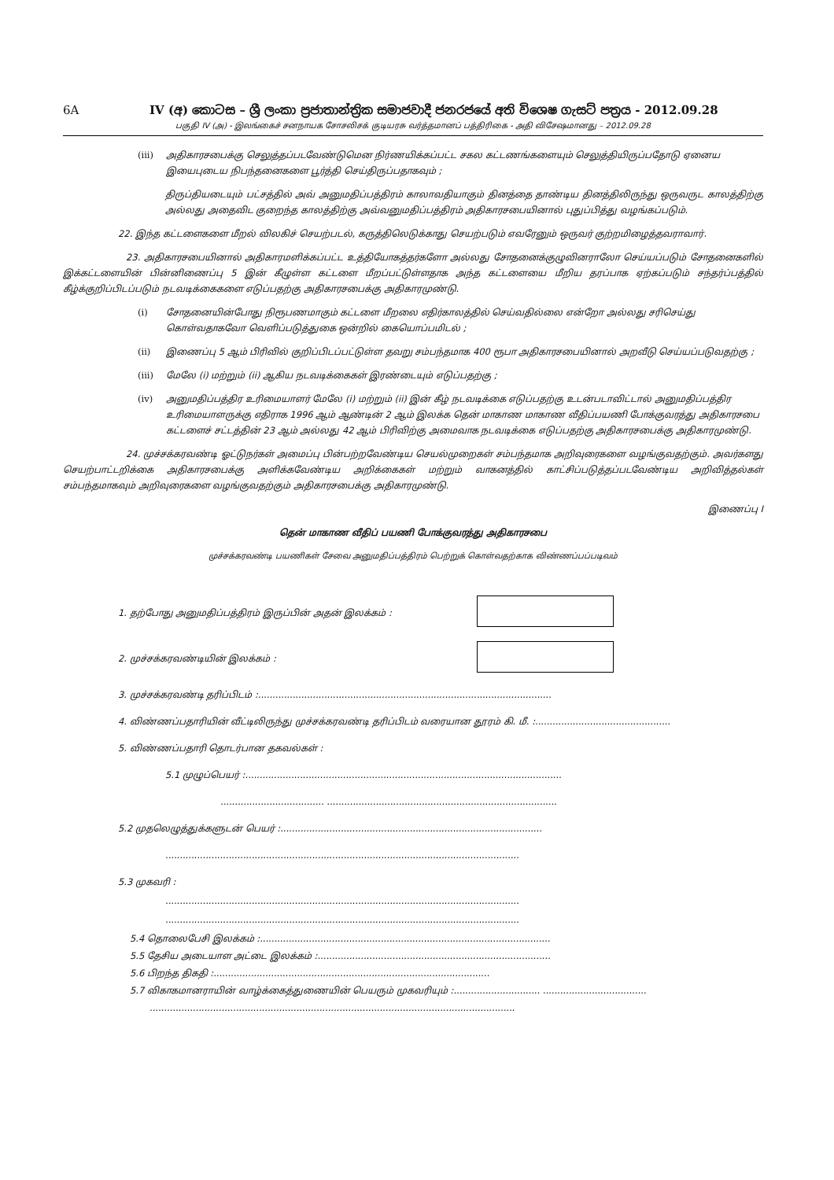6A IV (අ) කොටස – ශ්‍රී ලංකා ප්‍රජාතාන්ත්‍රික සමාජවාදී ජනරජයේ අති විශෙෂ ගැසට් පත්‍රය - 2012.09.28
பகுதி IV (அ) - இலங்கைச் சனநாயக சோசலிசக் குடியரசு வர்த்தமானப் பத்திரிகை - அதி விசேஷமானது – 2012.09.28
(iii) அதிகாரசபைக்கு செலுத்தப்படவேண்டுமென நிர்ணயிக்கப்பட்ட சகல கட்டணங்களையும் செலுத்தியிருப்பதோடு ஏனைய இயைபுடைய நிபந்தனைகளை பூர்த்தி செய்திருப்பதாகவும் ;
திருப்தியடையும் பட்சத்தில் அவ் அனுமதிப்பத்திரம் காலாவதியாகும் தினத்தை தாண்டிய தினத்திலிருந்து ஒருவருட காலத்திற்கு அல்லது அதைவிட குறைந்த காலத்திற்கு அவ்வனுமதிப்பத்திரம் அதிகாரசபையினால் புதுப்பித்து வழங்கப்படும்.
22. இந்த கட்டளைகளை மீறல் விலகிச் செயற்படல், கருத்திலெடுக்காது செயற்படும் எவரேனும் ஒருவர் குற்றமிழைத்தவராவார்.
23. அதிகாரசபையினால் அதிகாரமளிக்கப்பட்ட உத்தியோகத்தர்களோ அல்லது சோதனைக்குழுவினராலோ செய்யப்படும் சோதனைகளில் இக்கட்டளையின் பின்னிணைப்பு 5 இன் கீழுள்ள கட்டளை மீறப்பட்டுள்ளதாக அந்த கட்டளையை மீறிய தரப்பாக ஏற்கப்படும் சந்தர்ப்பத்தில் கீழ்க்குறிப்பிடப்படும் நடவடிக்கைகளை எடுப்பதற்கு அதிகாரசபைக்கு அதிகாரமுண்டு.
(i) சோதனையின்போது நிரூபணமாகும் கட்டளை மீறலை எதிர்காலத்தில் செய்வதில்லை என்றோ அல்லது சரிசெய்து கொள்வதாகவோ வெளிப்படுத்துகை ஒன்றில் கையொப்பமிடல் ;
(ii) இணைப்பு 5 ஆம் பிரிவில் குறிப்பிடப்பட்டுள்ள தவறு சம்பந்தமாக 400 ரூபா அதிகாரசபையினால் அறவீடு செய்யப்படுவதற்கு ;
(iii) மேலே (i) மற்றும் (ii) ஆகிய நடவடிக்கைகள் இரண்டையும் எடுப்பதற்கு ;
(iv) அனுமதிப்பத்திர உரிமையாளர் மேலே (i) மற்றும் (ii) இன் கீழ் நடவடிக்கை எடுப்பதற்கு உடன்படாவிட்டால் அனுமதிப்பத்திர உரிமையாளருக்கு எதிராக 1996 ஆம் ஆண்டின் 2 ஆம் இலக்க தென் மாகாண மாகாண வீதிப்பயணி போக்குவரத்து அதிகாரசபை கட்டளைச் சட்டத்தின் 23 ஆம் அல்லது 42 ஆம் பிரிவிற்கு அமைவாக நடவடிக்கை எடுப்பதற்கு அதிகாரசபைக்கு அதிகாரமுண்டு.
24. முச்சக்கரவண்டி ஓட்டுநர்கள் அமைப்பு பின்பற்றவேண்டிய செயல்முறைகள் சம்பந்தமாக அறிவுரைகளை வழங்குவதற்கும். அவர்களது செயற்பாட்டறிக்கை அதிகாரசபைக்கு அளிக்கவேண்டிய அறிக்கைகள் மற்றும் வாகனத்தில் காட்சிப்படுத்தப்படவேண்டிய அறிவித்தல்கள் சம்பந்தமாகவும் அறிவுரைகளை வழங்குவதற்கும் அதிகாரசபைக்கு அதிகாரமுண்டு.
இணைப்பு I
தென் மாகாண வீதிப் பயணி போக்குவரத்து அதிகாரசபை
முச்சக்கரவண்டி பயணிகள் சேவை அனுமதிப்பத்திரம் பெற்றுக் கொள்வதற்காக விண்ணப்பப்படிவம்
1. தற்போது அனுமதிப்பத்திரம் இருப்பின் அதன் இலக்கம் :
2. முச்சக்கரவண்டியின் இலக்கம் :
3. முச்சக்கரவண்டி தரிப்பிடம் :......................................................................................................
4. விண்ணப்பதாரியின் வீட்டிலிருந்து முச்சக்கரவண்டி தரிப்பிடம் வரையான தூரம் கி. மீ. :...............................................
5. விண்ணப்பதாரி தொடர்பான தகவல்கள் :
5.1 முழுப்பெயர் :..............................................................................................................
.................................... ................................................................................
5.2 முதலெழுத்துக்களுடன் பெயர் :...........................................................................................
...........................................................................................................................
5.3 முகவரி :
...........................................................................................................................
...........................................................................................................................
5.4 தொலைபேசி இலக்கம் :.....................................................................................................
5.5 தேசிய அடையாள அட்டை இலக்கம் :.................................................................................
5.6 பிறந்த திகதி :................................................................................................
5.7 விகாகமானராயின் வாழ்க்கைத்துணையின் பெயரும் முகவரியும் :.............................. ....................................
...............................................................................................................................